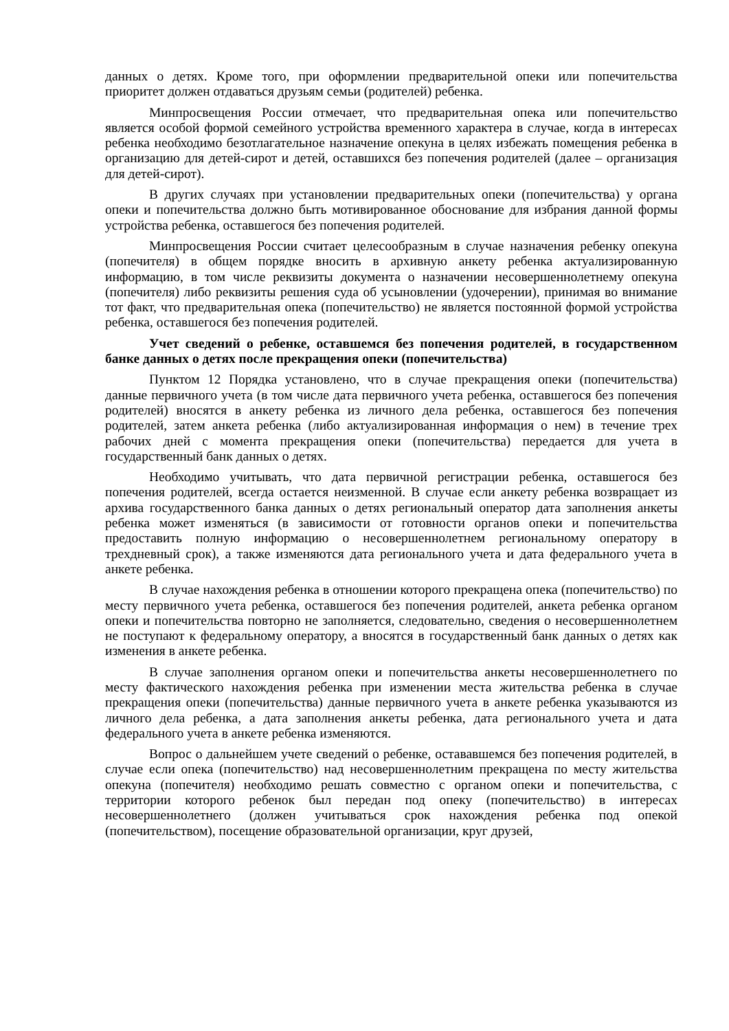данных о детях. Кроме того, при оформлении предварительной опеки или попечительства приоритет должен отдаваться друзьям семьи (родителей) ребенка.
Минпросвещения России отмечает, что предварительная опека или попечительство является особой формой семейного устройства временного характера в случае, когда в интересах ребенка необходимо безотлагательное назначение опекуна в целях избежать помещения ребенка в организацию для детей-сирот и детей, оставшихся без попечения родителей (далее – организация для детей-сирот).
В других случаях при установлении предварительных опеки (попечительства) у органа опеки и попечительства должно быть мотивированное обоснование для избрания данной формы устройства ребенка, оставшегося без попечения родителей.
Минпросвещения России считает целесообразным в случае назначения ребенку опекуна (попечителя) в общем порядке вносить в архивную анкету ребенка актуализированную информацию, в том числе реквизиты документа о назначении несовершеннолетнему опекуна (попечителя) либо реквизиты решения суда об усыновлении (удочерении), принимая во внимание тот факт, что предварительная опека (попечительство) не является постоянной формой устройства ребенка, оставшегося без попечения родителей.
Учет сведений о ребенке, оставшемся без попечения родителей, в государственном банке данных о детях после прекращения опеки (попечительства)
Пунктом 12 Порядка установлено, что в случае прекращения опеки (попечительства) данные первичного учета (в том числе дата первичного учета ребенка, оставшегося без попечения родителей) вносятся в анкету ребенка из личного дела ребенка, оставшегося без попечения родителей, затем анкета ребенка (либо актуализированная информация о нем) в течение трех рабочих дней с момента прекращения опеки (попечительства) передается для учета в государственный банк данных о детях.
Необходимо учитывать, что дата первичной регистрации ребенка, оставшегося без попечения родителей, всегда остается неизменной. В случае если анкету ребенка возвращает из архива государственного банка данных о детях региональный оператор дата заполнения анкеты ребенка может изменяться (в зависимости от готовности органов опеки и попечительства предоставить полную информацию о несовершеннолетнем региональному оператору в трехдневный срок), а также изменяются дата регионального учета и дата федерального учета в анкете ребенка.
В случае нахождения ребенка в отношении которого прекращена опека (попечительство) по месту первичного учета ребенка, оставшегося без попечения родителей, анкета ребенка органом опеки и попечительства повторно не заполняется, следовательно, сведения о несовершеннолетнем не поступают к федеральному оператору, а вносятся в государственный банк данных о детях как изменения в анкете ребенка.
В случае заполнения органом опеки и попечительства анкеты несовершеннолетнего по месту фактического нахождения ребенка при изменении места жительства ребенка в случае прекращения опеки (попечительства) данные первичного учета в анкете ребенка указываются из личного дела ребенка, а дата заполнения анкеты ребенка, дата регионального учета и дата федерального учета в анкете ребенка изменяются.
Вопрос о дальнейшем учете сведений о ребенке, остававшемся без попечения родителей, в случае если опека (попечительство) над несовершеннолетним прекращена по месту жительства опекуна (попечителя) необходимо решать совместно с органом опеки и попечительства, с территории которого ребенок был передан под опеку (попечительство) в интересах несовершеннолетнего (должен учитываться срок нахождения ребенка под опекой (попечительством), посещение образовательной организации, круг друзей,